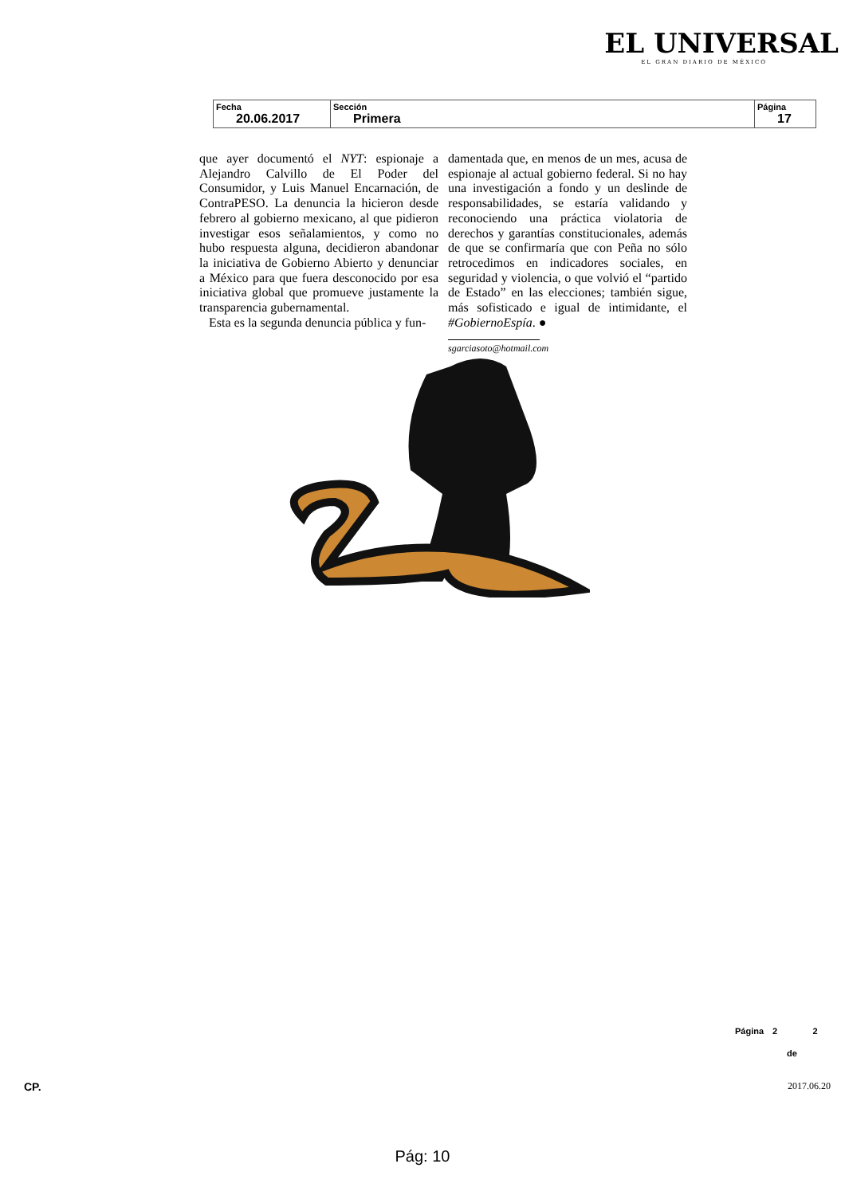EL UNIVERSAL
EL GRAN DIARIO DE MÉXICO
| Fecha 20.06.2017 | Sección Primera | Página 17 |
que ayer documentó el NYT: espionaje a Alejandro Calvillo de El Poder del Consumidor, y Luis Manuel Encarnación, de ContraPESO. La denuncia la hicieron desde febrero al gobierno mexicano, al que pidieron investigar esos señalamientos, y como no hubo respuesta alguna, decidieron abandonar la iniciativa de Gobierno Abierto y denunciar a México para que fuera desconocido por esa iniciativa global que promueve justamente la transparencia gubernamental.
Esta es la segunda denuncia pública y fun-
damentada que, en menos de un mes, acusa de espionaje al actual gobierno federal. Si no hay una investigación a fondo y un deslinde de responsabilidades, se estaría validando y reconociendo una práctica violatoria de derechos y garantías constitucionales, además de que se confirmaría que con Peña no sólo retrocedimos en indicadores sociales, en seguridad y violencia, o que volvió el “partido de Estado” en las elecciones; también sigue, más sofisticado e igual de intimidante, el #GobiernoEspía. ●
sgarciasoto@hotmail.com
Página 2 2
de
CP. 2017.06.20
Pág: 10